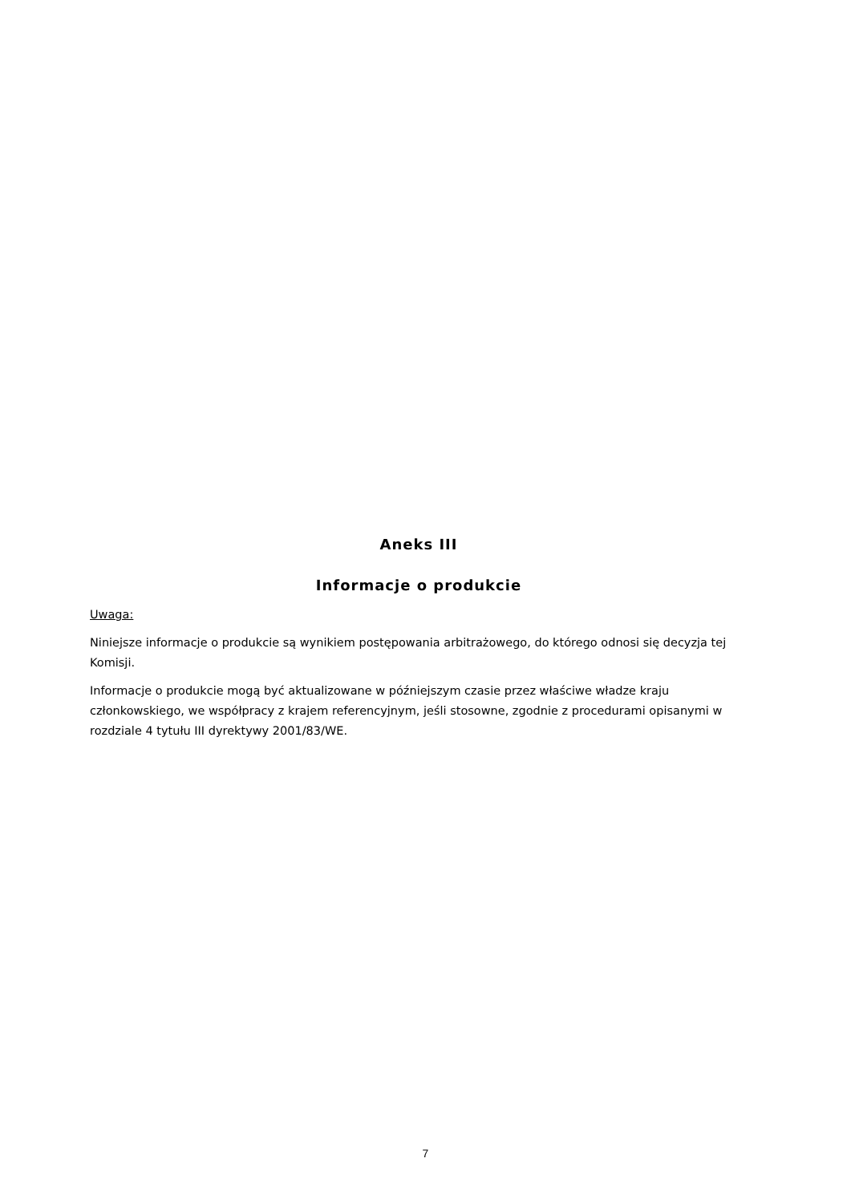Aneks III
Informacje o produkcie
Uwaga:
Niniejsze informacje o produkcie są wynikiem postępowania arbitrażowego, do którego odnosi się decyzja tej Komisji.
Informacje o produkcie mogą być aktualizowane w późniejszym czasie przez właściwe władze kraju członkowskiego, we współpracy z krajem referencyjnym, jeśli stosowne, zgodnie z procedurami opisanymi w rozdziale 4 tytułu III dyrektywy 2001/83/WE.
7